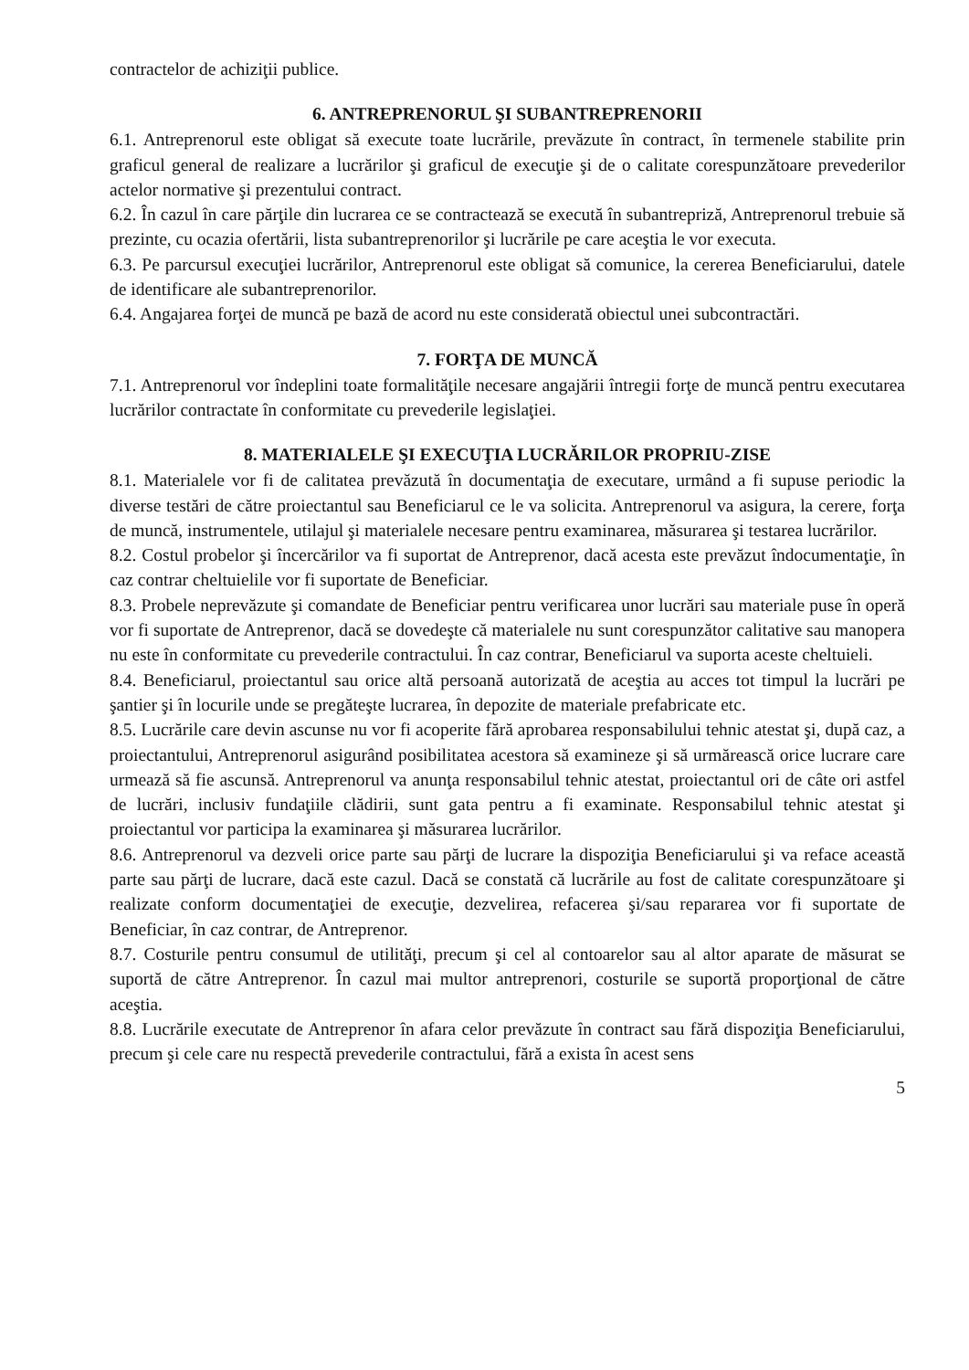contractelor de achiziţii publice.
6. ANTREPRENORUL ŞI SUBANTREPRENORII
6.1. Antreprenorul este obligat să execute toate lucrările, prevăzute în contract, în termenele stabilite prin graficul general de realizare a lucrărilor şi graficul de execuţie şi de o calitate corespunzătoare prevederilor actelor normative şi prezentului contract.
6.2. În cazul în care părţile din lucrarea ce se contractează se execută în subantrepriză, Antreprenorul trebuie să prezinte, cu ocazia ofertării, lista subantreprenorilor şi lucrările pe care aceştia le vor executa.
6.3. Pe parcursul execuţiei lucrărilor, Antreprenorul este obligat să comunice, la cererea Beneficiarului, datele de identificare ale subantreprenorilor.
6.4. Angajarea forţei de muncă pe bază de acord nu este considerată obiectul unei subcontractări.
7. FORŢA DE MUNCĂ
7.1. Antreprenorul vor îndeplini toate formalităţile necesare angajării întregii forţe de muncă pentru executarea lucrărilor contractate în conformitate cu prevederile legislaţiei.
8. MATERIALELE ŞI EXECUŢIA LUCRĂRILOR PROPRIU-ZISE
8.1. Materialele vor fi de calitatea prevăzută în documentaţia de executare, urmând a fi supuse periodic la diverse testări de către proiectantul sau Beneficiarul ce le va solicita. Antreprenorul va asigura, la cerere, forţa de muncă, instrumentele, utilajul şi materialele necesare pentru examinarea, măsurarea şi testarea lucrărilor.
8.2. Costul probelor şi încercărilor va fi suportat de Antreprenor, dacă acesta este prevăzut îndocumentaţie, în caz contrar cheltuielile vor fi suportate de Beneficiar.
8.3. Probele neprevăzute şi comandate de Beneficiar pentru verificarea unor lucrări sau materiale puse în operă vor fi suportate de Antreprenor, dacă se dovedeşte că materialele nu sunt corespunzător calitative sau manopera nu este în conformitate cu prevederile contractului. În caz contrar, Beneficiarul va suporta aceste cheltuieli.
8.4. Beneficiarul, proiectantul sau orice altă persoană autorizată de aceştia au acces tot timpul la lucrări pe şantier şi în locurile unde se pregăteşte lucrarea, în depozite de materiale prefabricate etc.
8.5. Lucrările care devin ascunse nu vor fi acoperite fără aprobarea responsabilului tehnic atestat şi, după caz, a proiectantului, Antreprenorul asigurând posibilitatea acestora să examineze şi să urmărească orice lucrare care urmează să fie ascunsă. Antreprenorul va anunţa responsabilul tehnic atestat, proiectantul ori de câte ori astfel de lucrări, inclusiv fundaţiile clădirii, sunt gata pentru a fi examinate. Responsabilul tehnic atestat şi proiectantul vor participa la examinarea şi măsurarea lucrărilor.
8.6. Antreprenorul va dezveli orice parte sau părţi de lucrare la dispoziţia Beneficiarului şi va reface această parte sau părţi de lucrare, dacă este cazul. Dacă se constată că lucrările au fost de calitate corespunzătoare şi realizate conform documentaţiei de execuţie, dezvelirea, refacerea şi/sau repararea vor fi suportate de Beneficiar, în caz contrar, de Antreprenor.
8.7. Costurile pentru consumul de utilităţi, precum şi cel al contoarelor sau al altor aparate de măsurat se suportă de către Antreprenor. În cazul mai multor antreprenori, costurile se suportă proporţional de către aceştia.
8.8. Lucrările executate de Antreprenor în afara celor prevăzute în contract sau fără dispoziţia Beneficiarului, precum şi cele care nu respectă prevederile contractului, fără a exista în acest sens
5